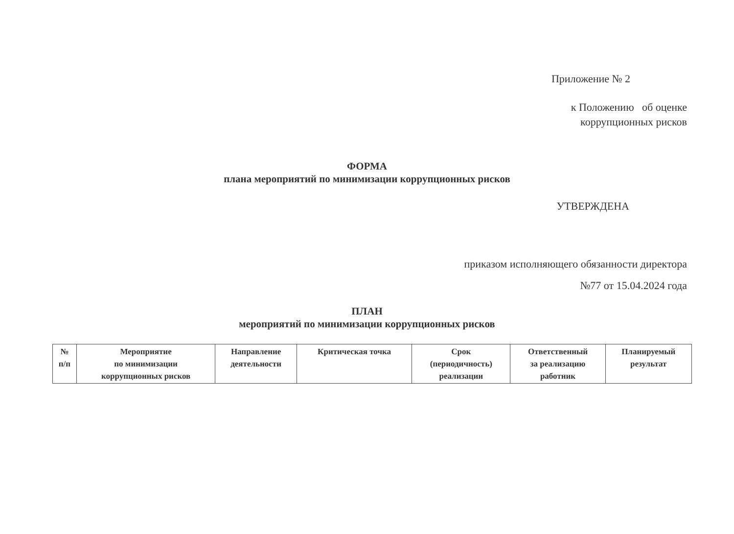Приложение № 2
к Положению об оценке
коррупционных рисков
ФОРМА
плана мероприятий по минимизации коррупционных рисков
УТВЕРЖДЕНА
приказом исполняющего обязанности директора
№77 от 15.04.2024 года
ПЛАН
мероприятий по минимизации коррупционных рисков
| № п/п | Мероприятие по минимизации коррупционных рисков | Направление деятельности | Критическая точка | Срок (периодичность) реализации | Ответственный за реализацию работник | Планируемый результат |
| --- | --- | --- | --- | --- | --- | --- |